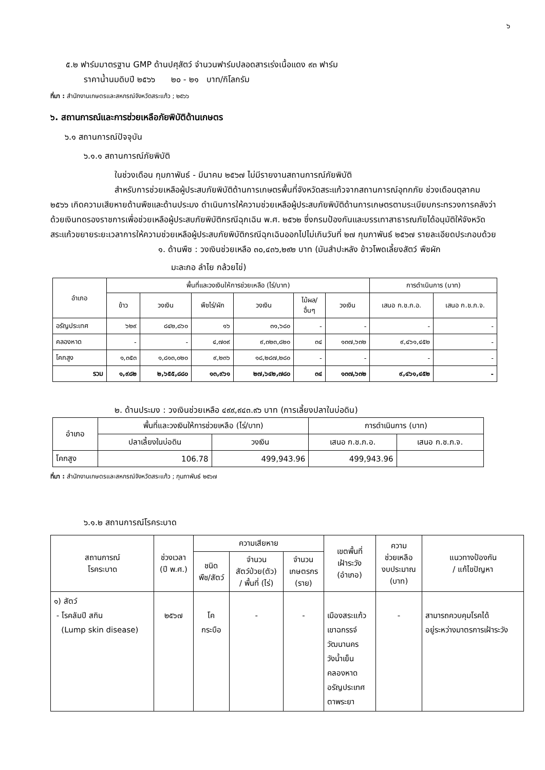๖
๕.๒ ฟาร์มมาตรฐาน GMP ด้านปศุสัตว์ จำนวนฟาร์มปลอดสารเร่งเนื้อแดง ๙๓ ฟาร์ม
ราคาน้ำนมดิบปี ๒๕๖๖ ๒๐ - ๒๑ บาท/กิโลกรัม
ที่มา : สำนักงานเกษตรและสหกรณ์จังหวัดสระแก้ว ; ๒๕๖๖
๖. สถานการณ์และการช่วยเหลือภัยพิบัติด้านเกษตร
๖.๑ สถานการณ์ปัจจุบัน
๖.๑.๑ สถานการณ์ภัยพิบัติ
ในช่วงเดือน กุมภาพันธ์ - มีนาคม ๒๕๖๗ ไม่มีรายงานสถานการณ์ภัยพิบัติ
สำหรับการช่วยเหลือผู้ประสบภัยพิบัติด้านการเกษตรพื้นที่จังหวัดสระแก้วจากสถานการณ์อุทกภัย ช่วงเดือนตุลาคม ๒๕๖๖ เกิดความเสียหายด้านพืชและด้านประมง ดำเนินการให้ความช่วยเหลือผู้ประสบภัยพิบัติด้านการเกษตรตามระเบียบกระทรวงการคลังว่าด้วยเงินทดรองราชการเพื่อช่วยเหลือผู้ประสบภัยพิบัติกรณีฉุกเฉิน พ.ศ. ๒๕๖๒ ซึ่งกรมป้องกันและบรรเทาสาธารณภัยได้อนุมัติให้จังหวัดสระแก้วขยายระยะเวลาการให้ความช่วยเหลือผู้ประสบภัยพิบัติกรณีฉุกเฉินออกไปไม่เกินวันที่ ๒๗ กุมภาพันธ์ ๒๕๖๗ รายละเอียดประกอบด้วย
๑. ด้านพืช : วงเงินช่วยเหลือ ๓๐,๔๓๖,๒๙๒ บาท (มันสำปะหลัง ข้าวโพดเลี้ยงสัตว์ พืชผัก
มะละกอ ลำไย กล้วยไข่)
| อำเภอ | พื้นที่และวงเงินให้การช่วยเหลือ (ไร่/บาท) | | | | | | การดำเนินการ (บาท) | |
| --- | --- | --- | --- | --- | --- | --- | --- | --- |
| | ข้าว | วงเงิน | พืชไร่/ผัก | วงเงิน | ไม้ผล/ อื่นๆ | วงเงิน | เสนอ ก.ช.ภ.อ. | เสนอ ก.ช.ภ.จ. |
| อรัญประเทศ | ๖๒๙ | ๘๔๒,๘๖๐ | ๑๖ | ๓๑,๖๘๐ | - | - | - | - |
| คลองหาด | - | - | ๔,๗๐๙ | ๙,๓๒๓,๘๒๐ | ๓๔ | ๑๓๗,๖๓๒ | ๙,๔๖๑,๔๕๒ | - |
| โคกสูง | ๑,๓๕๓ | ๑,๘๑๓,๐๒๐ | ๙,๒๓๖ | ๑๘,๒๘๗,๒๘๐ | - | - | - | - |
| รวม | ๑,๙๘๒ | ๒,๖๕๕,๘๘๐ | ๑๓,๙๖๑ | ๒๗,๖๔๒,๗๘๐ | ๓๔ | ๑๓๗,๖๓๒ | ๙,๔๖๑,๔๕๒ | - |
๒. ด้านประมง : วงเงินช่วยเหลือ ๔๙๙,๙๔๓.๙๖ บาท (การเลี้ยงปลาในบ่อดิน)
| อำเภอ | พื้นที่และวงเงินให้การช่วยเหลือ (ไร่/บาท) | | การดำเนินการ (บาท) | |
| --- | --- | --- | --- | --- |
| | ปลาเลี้ยงในบ่อดิน | วงเงิน | เสนอ ก.ช.ภ.อ. | เสนอ ก.ช.ภ.จ. |
| โคกสูง | 106.78 | 499,943.96 | 499,943.96 | |
ที่มา : สำนักงานเกษตรและสหกรณ์จังหวัดสระแก้ว ; กุมภาพันธ์ ๒๕๖๗
๖.๑.๒ สถานการณ์โรคระบาด
| สถานการณ์ โรคระบาด | ช่วงเวลา (ปี พ.ศ.) | ความเสียหาย | | | เขตพื้นที่ เฝ้าระวัง (อำเภอ) | ความ ช่วยเหลือ งบประมาณ (บาท) | แนวทางป้องกัน / แก้ไขปัญหา |
| --- | --- | --- | --- | --- | --- | --- | --- |
| | | ชนิด พืช/สัตว์ | จำนวน สัตว์ป่วย(ตัว) / พื้นที่ (ไร่) | จำนวน เกษตรกร (ราย) | | | |
| ๑) สัตว์ - โรคลัมปี สกิน (Lump skin disease) | ๒๕๖๗ | โค กระบือ | - | - | เมืองสระแก้ว เขาฉกรรจ์ วัฒนานคร วังน้ำเย็น คลองหาด อรัญประเทศ ตาพระยา | - | สามารถควบคุมโรคได้ อยู่ระหว่างมาตรการเฝ้าระวัง |